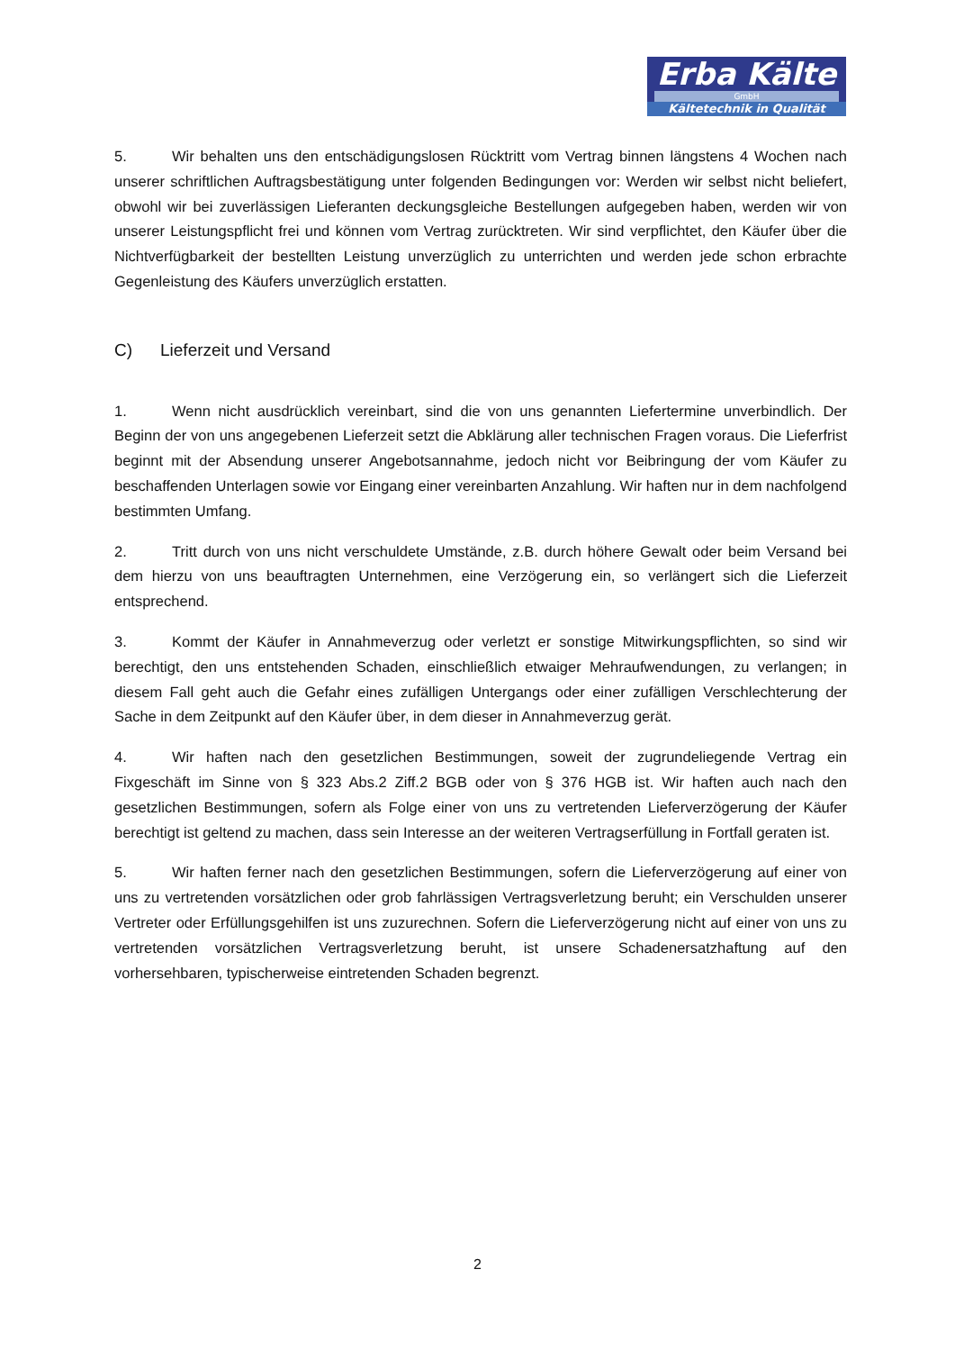Erba Kälte
GmbH
Kältetechnik in Qualität
5. Wir behalten uns den entschädigungslosen Rücktritt vom Vertrag binnen längstens 4 Wochen nach unserer schriftlichen Auftragsbestätigung unter folgenden Bedingungen vor: Werden wir selbst nicht beliefert, obwohl wir bei zuverlässigen Lieferanten deckungsgleiche Bestellungen aufgegeben haben, werden wir von unserer Leistungspflicht frei und können vom Vertrag zurücktreten. Wir sind verpflichtet, den Käufer über die Nichtverfügbarkeit der bestellten Leistung unverzüglich zu unterrichten und werden jede schon erbrachte Gegenleistung des Käufers unverzüglich erstatten.
C) Lieferzeit und Versand
1. Wenn nicht ausdrücklich vereinbart, sind die von uns genannten Liefertermine unverbindlich. Der Beginn der von uns angegebenen Lieferzeit setzt die Abklärung aller technischen Fragen voraus. Die Lieferfrist beginnt mit der Absendung unserer Angebotsannahme, jedoch nicht vor Beibringung der vom Käufer zu beschaffenden Unterlagen sowie vor Eingang einer vereinbarten Anzahlung. Wir haften nur in dem nachfolgend bestimmten Umfang.
2. Tritt durch von uns nicht verschuldete Umstände, z.B. durch höhere Gewalt oder beim Versand bei dem hierzu von uns beauftragten Unternehmen, eine Verzögerung ein, so verlängert sich die Lieferzeit entsprechend.
3. Kommt der Käufer in Annahmeverzug oder verletzt er sonstige Mitwirkungspflichten, so sind wir berechtigt, den uns entstehenden Schaden, einschließlich etwaiger Mehraufwendungen, zu verlangen; in diesem Fall geht auch die Gefahr eines zufälligen Untergangs oder einer zufälligen Verschlechterung der Sache in dem Zeitpunkt auf den Käufer über, in dem dieser in Annahmeverzug gerät.
4. Wir haften nach den gesetzlichen Bestimmungen, soweit der zugrundeliegende Vertrag ein Fixgeschäft im Sinne von § 323 Abs.2 Ziff.2 BGB oder von § 376 HGB ist. Wir haften auch nach den gesetzlichen Bestimmungen, sofern als Folge einer von uns zu vertretenden Lieferverzögerung der Käufer berechtigt ist geltend zu machen, dass sein Interesse an der weiteren Vertragserfüllung in Fortfall geraten ist.
5. Wir haften ferner nach den gesetzlichen Bestimmungen, sofern die Lieferverzögerung auf einer von uns zu vertretenden vorsätzlichen oder grob fahrlässigen Vertragsverletzung beruht; ein Verschulden unserer Vertreter oder Erfüllungsgehilfen ist uns zuzurechnen. Sofern die Lieferverzögerung nicht auf einer von uns zu vertretenden vorsätzlichen Vertragsverletzung beruht, ist unsere Schadenersatzhaftung auf den vorhersehbaren, typischerweise eintretenden Schaden begrenzt.
2